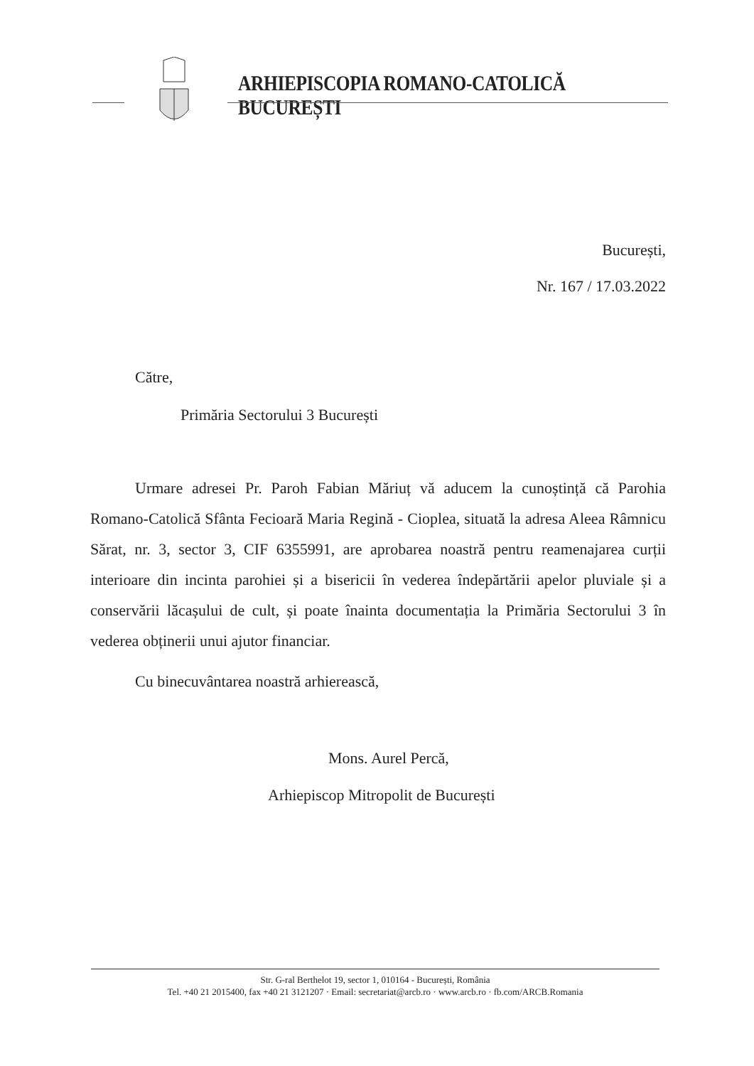ARHIEPISCOPIA ROMANO-CATOLICĂ BUCUREȘTI
București,
Nr. 167 / 17.03.2022
Către,
Primăria Sectorului 3 București
Urmare adresei Pr. Paroh Fabian Măriuț vă aducem la cunoștință că Parohia Romano-Catolică Sfânta Fecioară Maria Regină - Cioplea, situată la adresa Aleea Râmnicu Sărat, nr. 3, sector 3, CIF 6355991, are aprobarea noastră pentru reamenajarea curții interioare din incinta parohiei și a bisericii în vederea îndepărtării apelor pluviale și a conservării lăcașului de cult, și poate înainta documentația la Primăria Sectorului 3 în vederea obținerii unui ajutor financiar.
Cu binecuvântarea noastră arhierească,
Mons. Aurel Percă,
Arhiepiscop Mitropolit de București
Str. G-ral Berthelot 19, sector 1, 010164 - București, România
Tel. +40 21 2015400, fax +40 21 3121207 · Email: secretariat@arcb.ro · www.arcb.ro · fb.com/ARCB.Romania